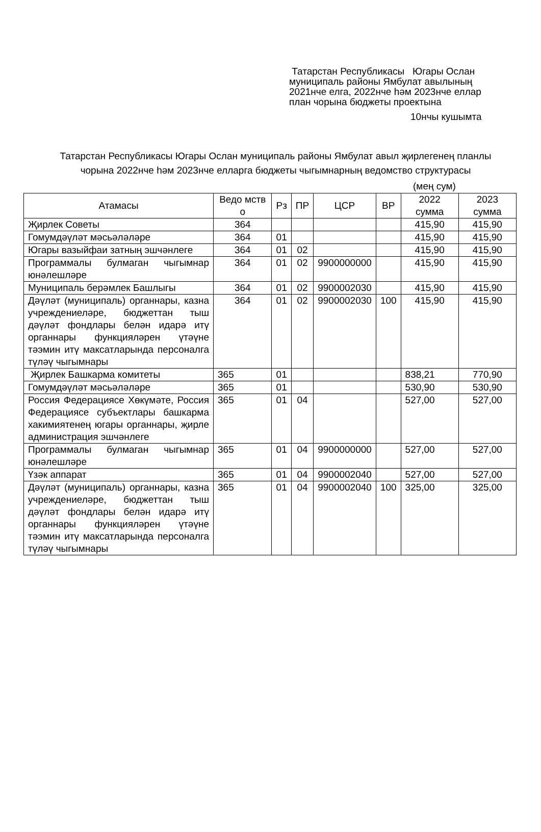Татарстан Республикасы Югары Ослан муниципаль районы Ямбулат авылының 2021нче елга, 2022нче һәм 2023нче еллар план чорына бюджеты проектына
10нчы кушымта
Татарстан Республикасы Югары Ослан муниципаль районы Ямбулат авыл җирлегенең планлы чорына 2022нче һәм 2023нче елларга бюджеты чыгымнарның ведомство структурасы
(мең сум)
| Атамасы | Ведо мств о | Рз | ПР | ЦСР | ВР | 2022 сумма | 2023 сумма |
| --- | --- | --- | --- | --- | --- | --- | --- |
| Җирлек Советы | 364 | | | | | 415,90 | 415,90 |
| Гомумдәүләт мәсьәләләре | 364 | 01 | | | | 415,90 | 415,90 |
| Югары вазыйфаи затның эшчәнлеге | 364 | 01 | 02 | | | 415,90 | 415,90 |
| Программалы булмаган чыгымнар юнәлешләре | 364 | 01 | 02 | 9900000000 | | 415,90 | 415,90 |
| Муниципаль берәмлек Башлыгы | 364 | 01 | 02 | 9900002030 | | 415,90 | 415,90 |
| Дәүләт (муниципаль) органнары, казна учреждениеләре, бюджеттан тыш дәүләт фондлары белән идарә итү органнары функцияләрен үтәүне тәэмин итү максатларында персоналга түләү чыгымнары | 364 | 01 | 02 | 9900002030 | 100 | 415,90 | 415,90 |
| Җирлек Башкарма комитеты | 365 | 01 | | | | 838,21 | 770,90 |
| Гомумдәүләт мәсьәләләре | 365 | 01 | | | | 530,90 | 530,90 |
| Россия Федерациясе Хөкүмәте, Россия Федерациясе субъектлары башкарма хакимиятенең югары органнары, җирле администрация эшчәнлеге | 365 | 01 | 04 | | | 527,00 | 527,00 |
| Программалы булмаган чыгымнар юнәлешләре | 365 | 01 | 04 | 9900000000 | | 527,00 | 527,00 |
| Үзәк аппарат | 365 | 01 | 04 | 9900002040 | | 527,00 | 527,00 |
| Дәүләт (муниципаль) органнары, казна учреждениеләре, бюджеттан тыш дәүләт фондлары белән идарә итү органнары функцияләрен үтәүне тәэмин итү максатларында персоналга түләү чыгымнары | 365 | 01 | 04 | 9900002040 | 100 | 325,00 | 325,00 |